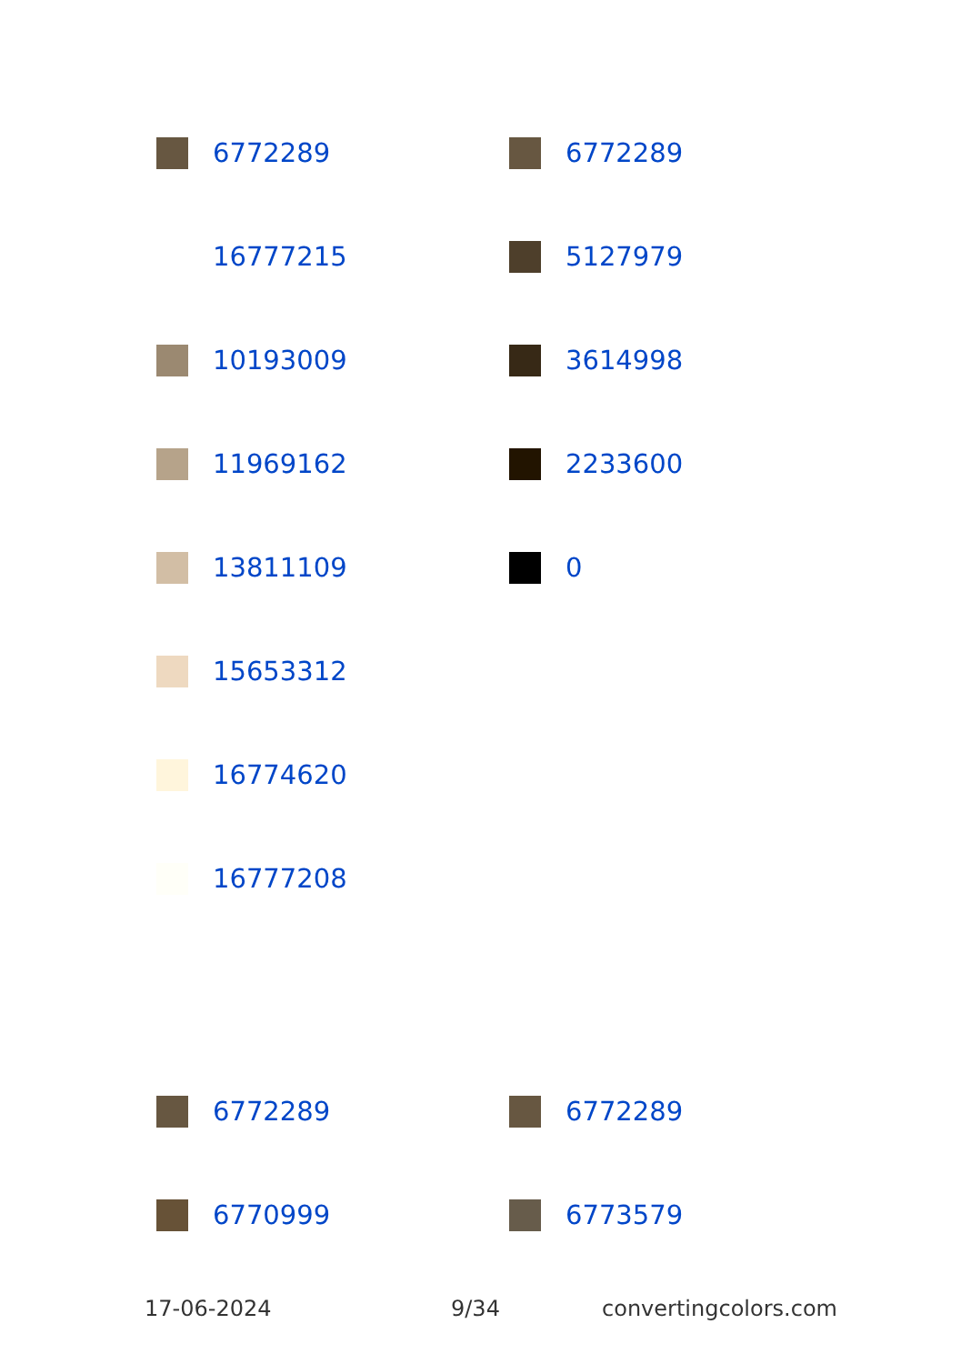6772289 6772289
16777215 5127979
10193009 3614998
11969162 2233600
13811109 0
15653312
16774620
16777208
6772289 6772289
6770999 6773579
17-06-2024 9/34 convertingcolors.com